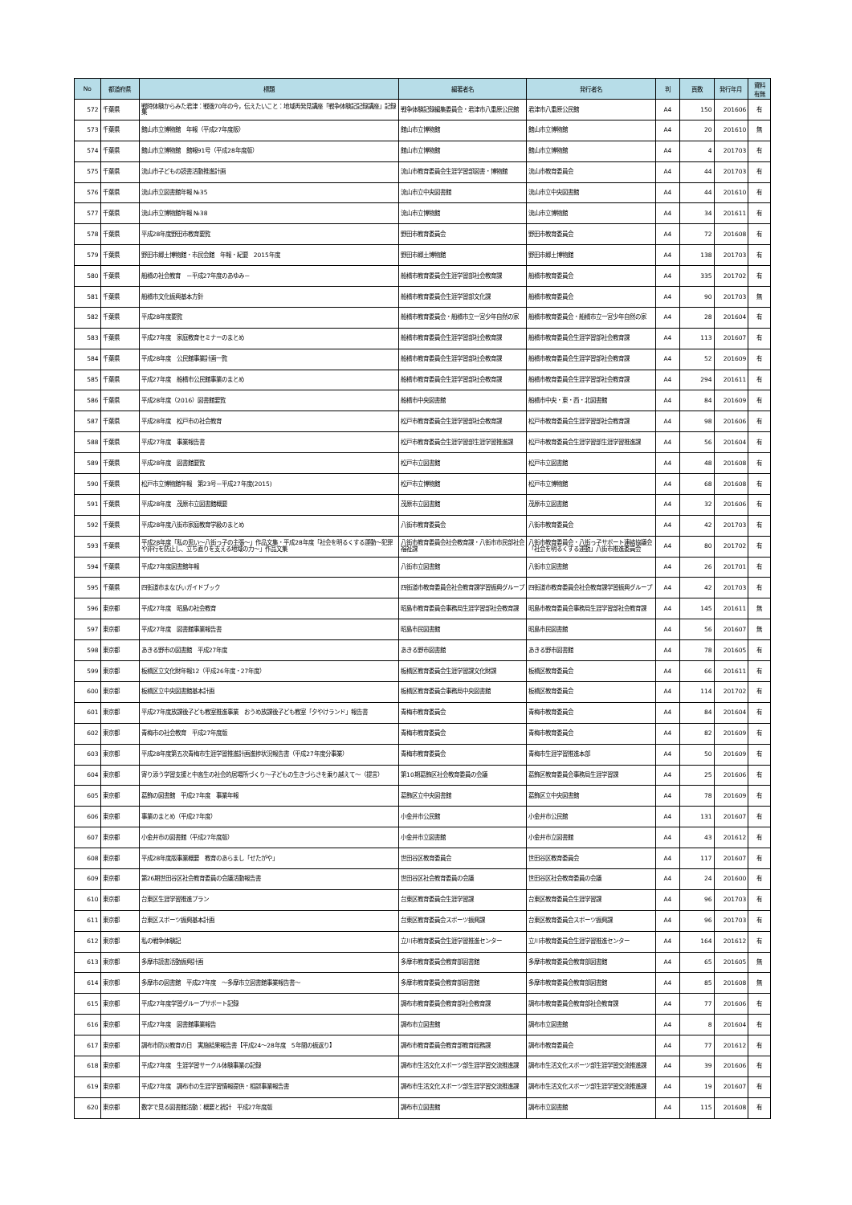| No | 都道府県 | 標題 | 編著者名 | 発行者名 | 判 | 頁数 | 発行年月 | 資料 有無 |
| --- | --- | --- | --- | --- | --- | --- | --- | --- |
| 572 | 千葉県 | 戦時体験からみた君津：戦後70年の今，伝えたいこと：地域再発見講座「戦争体験記記録講座」記録集 | 戦争体験記録編集委員会・君津市八重原公民館 | 君津市八重原公民館 | A4 | 150 | 201606 | 有 |
| 573 | 千葉県 | 館山市立博物館 年報（平成27年度版） | 館山市立博物館 | 館山市立博物館 | A4 | 20 | 201610 | 無 |
| 574 | 千葉県 | 館山市立博物館 館報91号（平成28年度版） | 館山市立博物館 | 館山市立博物館 | A4 | 4 | 201703 | 有 |
| 575 | 千葉県 | 流山市子どもの読書活動推進計画 | 流山市教育委員会生涯学習部図書・博物館 | 流山市教育委員会 | A4 | 44 | 201703 | 有 |
| 576 | 千葉県 | 流山市立図書館年報 №35 | 流山市立中央図書館 | 流山市立中央図書館 | A4 | 44 | 201610 | 有 |
| 577 | 千葉県 | 流山市立博物館年報 №38 | 流山市立博物館 | 流山市立博物館 | A4 | 34 | 201611 | 有 |
| 578 | 千葉県 | 平成28年度野田市教育要覧 | 野田市教育委員会 | 野田市教育委員会 | A4 | 72 | 201608 | 有 |
| 579 | 千葉県 | 野田市郷土博物館・市民会館 年報・紀要 2015年度 | 野田市郷土博物館 | 野田市郷土博物館 | A4 | 138 | 201703 | 有 |
| 580 | 千葉県 | 船橋の社会教育 －平成27年度のあゆみ－ | 船橋市教育委員会生涯学習部社会教育課 | 船橋市教育委員会 | A4 | 335 | 201702 | 有 |
| 581 | 千葉県 | 船橋市文化振興基本方針 | 船橋市教育委員会生涯学習部文化課 | 船橋市教育委員会 | A4 | 90 | 201703 | 無 |
| 582 | 千葉県 | 平成28年度要覧 | 船橋市教育委員会・船橋市立一宮少年自然の家 | 船橋市教育委員会・船橋市立一宮少年自然の家 | A4 | 28 | 201604 | 有 |
| 583 | 千葉県 | 平成27年度 家庭教育セミナーのまとめ | 船橋市教育委員会生涯学習部社会教育課 | 船橋市教育委員会生涯学習部社会教育課 | A4 | 113 | 201607 | 有 |
| 584 | 千葉県 | 平成28年度 公民館事業計画一覧 | 船橋市教育委員会生涯学習部社会教育課 | 船橋市教育委員会生涯学習部社会教育課 | A4 | 52 | 201609 | 有 |
| 585 | 千葉県 | 平成27年度 船橋市公民館事業のまとめ | 船橋市教育委員会生涯学習部社会教育課 | 船橋市教育委員会生涯学習部社会教育課 | A4 | 294 | 201611 | 有 |
| 586 | 千葉県 | 平成28年度（2016）図書館要覧 | 船橋市中央図書館 | 船橋市中央・東・西・北図書館 | A4 | 84 | 201609 | 有 |
| 587 | 千葉県 | 平成28年度 松戸市の社会教育 | 松戸市教育委員会生涯学習部社会教育課 | 松戸市教育委員会生涯学習部社会教育課 | A4 | 98 | 201606 | 有 |
| 588 | 千葉県 | 平成27年度 事業報告書 | 松戸市教育委員会生涯学習部生涯学習推進課 | 松戸市教育委員会生涯学習部生涯学習推進課 | A4 | 56 | 201604 | 有 |
| 589 | 千葉県 | 平成28年度 図書館要覧 | 松戸市立図書館 | 松戸市立図書館 | A4 | 48 | 201608 | 有 |
| 590 | 千葉県 | 松戸市立博物館年報 第23号－平成27年度(2015) | 松戸市立博物館 | 松戸市立博物館 | A4 | 68 | 201608 | 有 |
| 591 | 千葉県 | 平成28年度 茂原市立図書館概要 | 茂原市立図書館 | 茂原市立図書館 | A4 | 32 | 201606 | 有 |
| 592 | 千葉県 | 平成28年度八街市家庭教育学級のまとめ | 八街市教育委員会 | 八街市教育委員会 | A4 | 42 | 201703 | 有 |
| 593 | 千葉県 | 平成28年度「私の思い～八街っ子の主張～」作品文集・平成28年度「社会を明るくする運動～犯罪や非行を防止し、立ち直りを支える地域の力～」作品文集 | 八街市教育委員会社会教育課・八街市市民部社会福祉課 | 八街市教育委員会・八街っ子サポート連絡協議会「社会を明るくする運動」八街市推進委員会 | A4 | 80 | 201702 | 有 |
| 594 | 千葉県 | 平成27年度図書館年報 | 八街市立図書館 | 八街市立図書館 | A4 | 26 | 201701 | 有 |
| 595 | 千葉県 | 四街道市まなびぃガイドブック | 四街道市教育委員会社会教育課学習振興グループ | 四街道市教育委員会社会教育課学習振興グループ | A4 | 42 | 201703 | 有 |
| 596 | 東京都 | 平成27年度 昭島の社会教育 | 昭島市教育委員会事務局生涯学習部社会教育課 | 昭島市教育委員会事務局生涯学習部社会教育課 | A4 | 145 | 201611 | 無 |
| 597 | 東京都 | 平成27年度 図書館事業報告書 | 昭島市民図書館 | 昭島市民図書館 | A4 | 56 | 201607 | 無 |
| 598 | 東京都 | あきる野市の図書館 平成27年度 | あきる野市図書館 | あきる野市図書館 | A4 | 78 | 201605 | 有 |
| 599 | 東京都 | 板橋区立文化財年報12（平成26年度・27年度） | 板橋区教育委員会生涯学習課文化財課 | 板橋区教育委員会 | A4 | 66 | 201611 | 有 |
| 600 | 東京都 | 板橋区立中央図書館基本計画 | 板橋区教育委員会事務局中央図書館 | 板橋区教育委員会 | A4 | 114 | 201702 | 有 |
| 601 | 東京都 | 平成27年度放課後子ども教室推進事業 おうめ放課後子ども教室「夕やけランド」報告書 | 青梅市教育委員会 | 青梅市教育委員会 | A4 | 84 | 201604 | 有 |
| 602 | 東京都 | 青梅市の社会教育 平成27年度版 | 青梅市教育委員会 | 青梅市教育委員会 | A4 | 82 | 201609 | 有 |
| 603 | 東京都 | 平成28年度第五次青梅市生涯学習推進計画進捗状況報告書（平成27年度分事業） | 青梅市教育委員会 | 青梅市生涯学習推進本部 | A4 | 50 | 201609 | 有 |
| 604 | 東京都 | 寄り添う学習支援と中高生の社会的居場所づくり～子どもの生きづらさを乗り越えて～（提言） | 第10期葛飾区社会教育委員の会議 | 葛飾区教育委員会事務局生涯学習課 | A4 | 25 | 201606 | 有 |
| 605 | 東京都 | 葛飾の図書館 平成27年度 事業年報 | 葛飾区立中央図書館 | 葛飾区立中央図書館 | A4 | 78 | 201609 | 有 |
| 606 | 東京都 | 事業のまとめ（平成27年度） | 小金井市公民館 | 小金井市公民館 | A4 | 131 | 201607 | 有 |
| 607 | 東京都 | 小金井市の図書館（平成27年度版） | 小金井市立図書館 | 小金井市立図書館 | A4 | 43 | 201612 | 有 |
| 608 | 東京都 | 平成28年度版事業概要 教育のあらまし「せたがや」 | 世田谷区教育委員会 | 世田谷区教育委員会 | A4 | 117 | 201607 | 有 |
| 609 | 東京都 | 第26期世田谷区社会教育委員の会議活動報告書 | 世田谷区社会教育委員の会議 | 世田谷区社会教育委員の会議 | A4 | 24 | 201600 | 有 |
| 610 | 東京都 | 台東区生涯学習推進プラン | 台東区教育委員会生涯学習課 | 台東区教育委員会生涯学習課 | A4 | 96 | 201703 | 有 |
| 611 | 東京都 | 台東区スポーツ振興基本計画 | 台東区教育委員会スポーツ振興課 | 台東区教育委員会スポーツ振興課 | A4 | 96 | 201703 | 有 |
| 612 | 東京都 | 私の戦争体験記 | 立川市教育委員会生涯学習推進センター | 立川市教育委員会生涯学習推進センター | A4 | 164 | 201612 | 有 |
| 613 | 東京都 | 多摩市読書活動振興計画 | 多摩市教育委員会教育部図書館 | 多摩市教育委員会教育部図書館 | A4 | 65 | 201605 | 無 |
| 614 | 東京都 | 多摩市の図書館 平成27年度 ～多摩市立図書館事業報告書～ | 多摩市教育委員会教育部図書館 | 多摩市教育委員会教育部図書館 | A4 | 85 | 201608 | 無 |
| 615 | 東京都 | 平成27年度学習グループサポート記録 | 調布市教育委員会教育部社会教育課 | 調布市教育委員会教育部社会教育課 | A4 | 77 | 201606 | 有 |
| 616 | 東京都 | 平成27年度 図書館事業報告 | 調布市立図書館 | 調布市立図書館 | A4 | 8 | 201604 | 有 |
| 617 | 東京都 | 調布市防災教育の日 実施結果報告書【平成24～28年度 5年間の振返り】 | 調布市教育委員会教育部教育総務課 | 調布市教育委員会 | A4 | 77 | 201612 | 有 |
| 618 | 東京都 | 平成27年度 生涯学習サークル体験事業の記録 | 調布市生活文化スポーツ部生涯学習交流推進課 | 調布市生活文化スポーツ部生涯学習交流推進課 | A4 | 39 | 201606 | 有 |
| 619 | 東京都 | 平成27年度 調布市の生涯学習情報提供・相談事業報告書 | 調布市生活文化スポーツ部生涯学習交流推進課 | 調布市生活文化スポーツ部生涯学習交流推進課 | A4 | 19 | 201607 | 有 |
| 620 | 東京都 | 数字で見る図書館活動：概要と統計 平成27年度版 | 調布市立図書館 | 調布市立図書館 | A4 | 115 | 201608 | 有 |